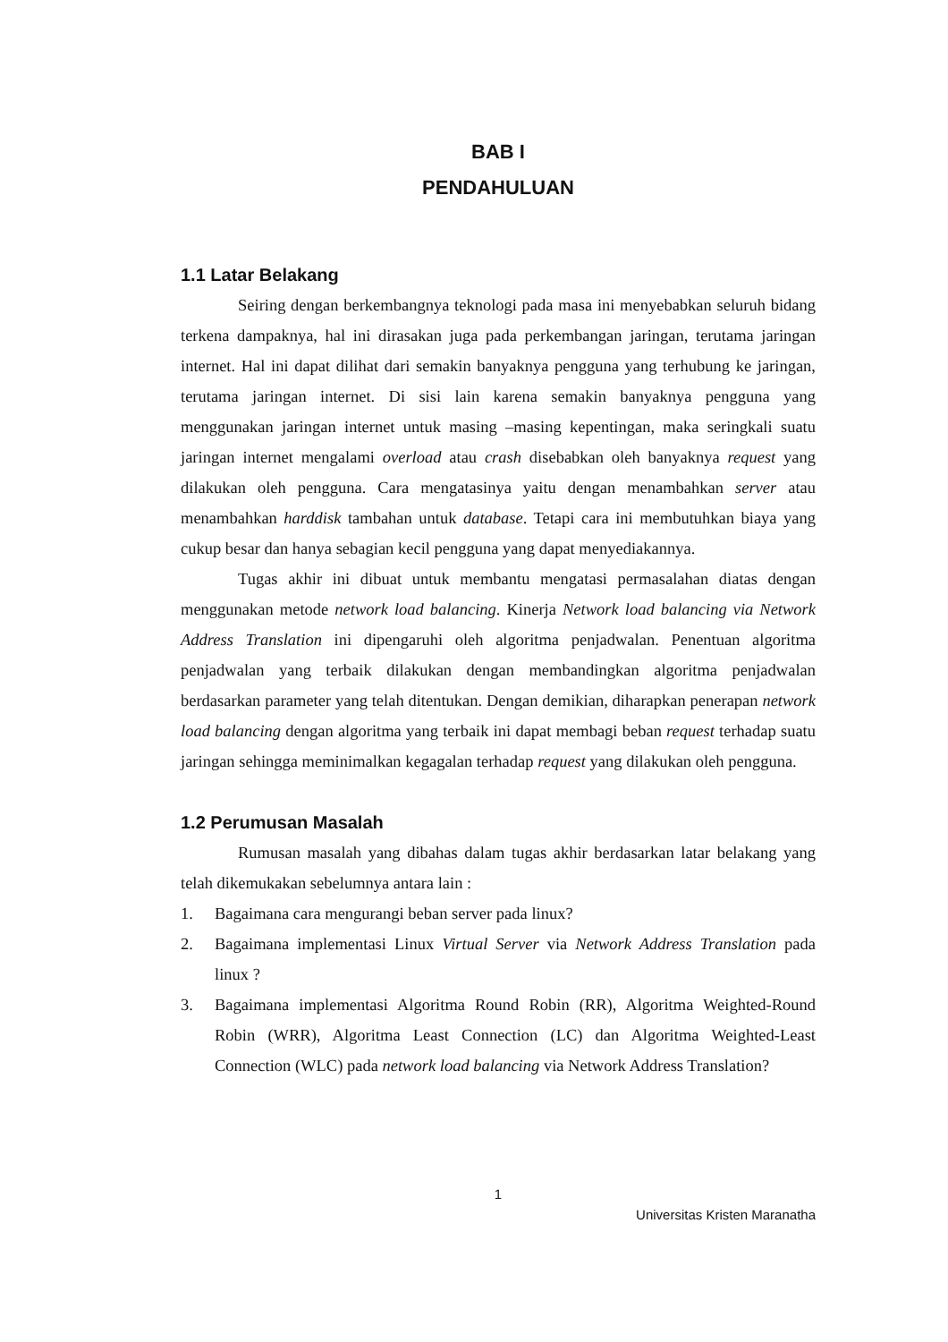BAB I
PENDAHULUAN
1.1 Latar Belakang
Seiring dengan berkembangnya teknologi pada masa ini menyebabkan seluruh bidang terkena dampaknya, hal ini dirasakan juga pada perkembangan jaringan, terutama jaringan internet. Hal ini dapat dilihat dari semakin banyaknya pengguna yang terhubung ke jaringan, terutama jaringan internet. Di sisi lain karena semakin banyaknya pengguna yang menggunakan jaringan internet untuk masing –masing kepentingan, maka seringkali suatu jaringan internet mengalami overload atau crash disebabkan oleh banyaknya request yang dilakukan oleh pengguna. Cara mengatasinya yaitu dengan menambahkan server atau menambahkan harddisk tambahan untuk database. Tetapi cara ini membutuhkan biaya yang cukup besar dan hanya sebagian kecil pengguna yang dapat menyediakannya.
Tugas akhir ini dibuat untuk membantu mengatasi permasalahan diatas dengan menggunakan metode network load balancing. Kinerja Network load balancing via Network Address Translation ini dipengaruhi oleh algoritma penjadwalan. Penentuan algoritma penjadwalan yang terbaik dilakukan dengan membandingkan algoritma penjadwalan berdasarkan parameter yang telah ditentukan. Dengan demikian, diharapkan penerapan network load balancing dengan algoritma yang terbaik ini dapat membagi beban request terhadap suatu jaringan sehingga meminimalkan kegagalan terhadap request yang dilakukan oleh pengguna.
1.2 Perumusan Masalah
Rumusan masalah yang dibahas dalam tugas akhir berdasarkan latar belakang yang telah dikemukakan sebelumnya antara lain :
1. Bagaimana cara mengurangi beban server pada linux?
2. Bagaimana implementasi Linux Virtual Server via Network Address Translation pada linux ?
3. Bagaimana implementasi Algoritma Round Robin (RR), Algoritma Weighted-Round Robin (WRR), Algoritma Least Connection (LC) dan Algoritma Weighted-Least Connection (WLC) pada network load balancing via Network Address Translation?
1
Universitas Kristen Maranatha